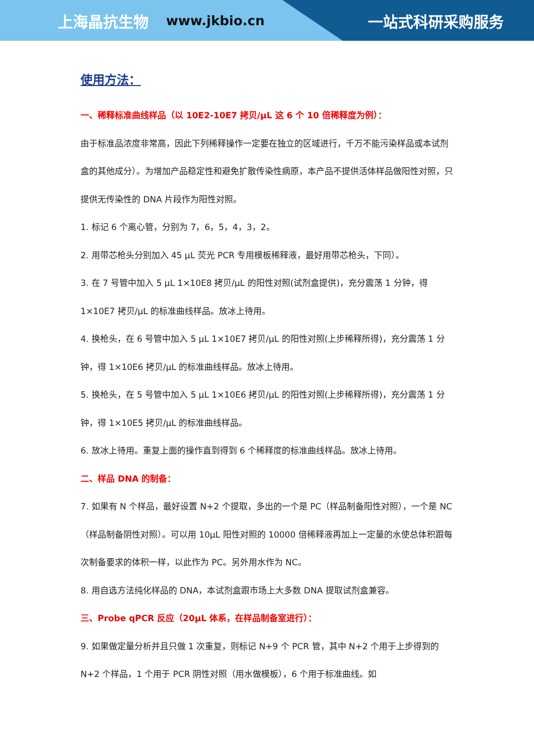上海晶抗生物 www.jkbio.cn 一站式科研采购服务
使用方法：
一、稀释标准曲线样品（以 10E2-10E7 拷贝/μL 这 6 个 10 倍稀释度为例）：
由于标准品浓度非常高，因此下列稀释操作一定要在独立的区域进行，千万不能污染样品或本试剂盒的其他成分）。为增加产品稳定性和避免扩散传染性病原，本产品不提供活体样品做阳性对照，只提供无传染性的 DNA 片段作为阳性对照。
1. 标记 6 个离心管，分别为 7，6，5，4，3，2。
2. 用带芯枪头分别加入 45 μL 荧光 PCR 专用模板稀释液，最好用带芯枪头，下同）。
3. 在 7 号管中加入 5 μL 1×10E8 拷贝/μL 的阳性对照(试剂盒提供)，充分震荡 1 分钟，得 1×10E7 拷贝/μL 的标准曲线样品。放冰上待用。
4. 换枪头，在 6 号管中加入 5 μL 1×10E7 拷贝/μL 的阳性对照(上步稀释所得)，充分震荡 1 分钟，得 1×10E6 拷贝/μL 的标准曲线样品。放冰上待用。
5. 换枪头，在 5 号管中加入 5 μL 1×10E6 拷贝/μL 的阳性对照(上步稀释所得)，充分震荡 1 分钟，得 1×10E5 拷贝/μL 的标准曲线样品。
6. 放冰上待用。重复上面的操作直到得到 6 个稀释度的标准曲线样品。放冰上待用。
二、样品 DNA 的制备：
7. 如果有 N 个样品，最好设置 N+2 个提取，多出的一个是 PC（样品制备阳性对照），一个是 NC（样品制备阴性对照）。可以用 10μL 阳性对照的 10000 倍稀释液再加上一定量的水使总体积跟每次制备要求的体积一样，以此作为 PC。另外用水作为 NC。
8. 用自选方法纯化样品的 DNA，本试剂盒跟市场上大多数 DNA 提取试剂盒兼容。
三、Probe qPCR 反应（20μL 体系，在样品制备室进行）：
9. 如果做定量分析并且只做 1 次重复，则标记 N+9 个 PCR 管，其中 N+2 个用于上步得到的 N+2 个样品，1 个用于 PCR 阴性对照（用水做模板），6 个用于标准曲线。如